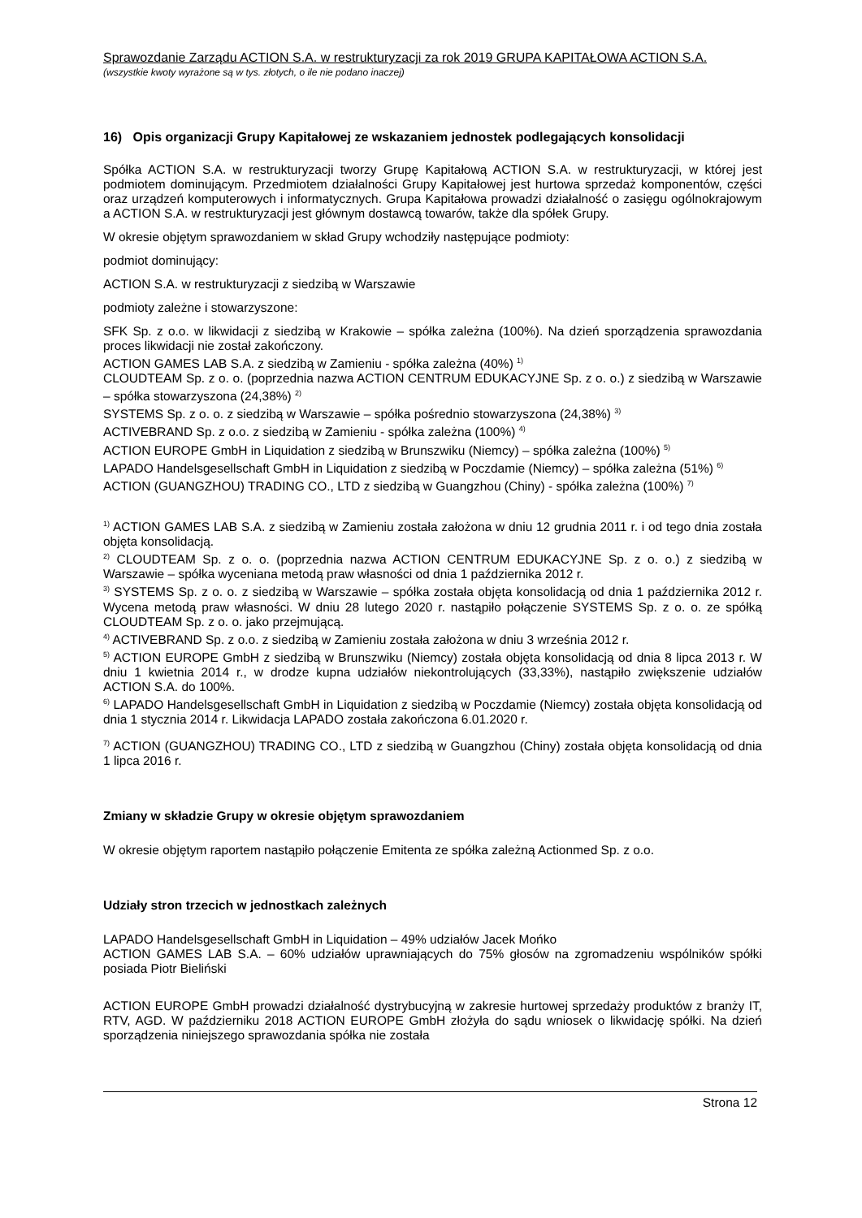Sprawozdanie Zarządu ACTION S.A. w restrukturyzacji za rok 2019 GRUPA KAPITAŁOWA ACTION S.A.
(wszystkie kwoty wyrażone są w tys. złotych, o ile nie podano inaczej)
16) Opis organizacji Grupy Kapitałowej ze wskazaniem jednostek podlegających konsolidacji
Spółka ACTION S.A. w restrukturyzacji tworzy Grupę Kapitałową ACTION S.A. w restrukturyzacji, w której jest podmiotem dominującym. Przedmiotem działalności Grupy Kapitałowej jest hurtowa sprzedaż komponentów, części oraz urządzeń komputerowych i informatycznych. Grupa Kapitałowa prowadzi działalność o zasięgu ogólnokrajowym a ACTION S.A. w restrukturyzacji jest głównym dostawcą towarów, także dla spółek Grupy.
W okresie objętym sprawozdaniem w skład Grupy wchodziły następujące podmioty:
podmiot dominujący:
ACTION S.A. w restrukturyzacji z siedzibą w Warszawie
podmioty zależne i stowarzyszone:
SFK Sp. z o.o. w likwidacji z siedzibą w Krakowie – spółka zależna (100%). Na dzień sporządzenia sprawozdania proces likwidacji nie został zakończony.
ACTION GAMES LAB S.A. z siedzibą w Zamieniu - spółka zależna (40%) <sup>1)</sup>
CLOUDTEAM Sp. z o. o. (poprzednia nazwa ACTION CENTRUM EDUKACYJNE Sp. z o. o.) z siedzibą w Warszawie – spółka stowarzyszona (24,38%) <sup>2)</sup>
SYSTEMS Sp. z o. o. z siedzibą w Warszawie – spółka pośrednio stowarzyszona (24,38%) <sup>3)</sup>
ACTIVEBRAND Sp. z o.o. z siedzibą w Zamieniu - spółka zależna (100%) <sup>4)</sup>
ACTION EUROPE GmbH in Liquidation z siedzibą w Brunszwiku (Niemcy) – spółka zależna (100%) <sup>5)</sup>
LAPADO Handelsgesellschaft GmbH in Liquidation z siedzibą w Poczdamie (Niemcy) – spółka zależna (51%) <sup>6)</sup>
ACTION (GUANGZHOU) TRADING CO., LTD z siedzibą w Guangzhou (Chiny) - spółka zależna (100%) <sup>7)</sup>
<sup>1)</sup> ACTION GAMES LAB S.A. z siedzibą w Zamieniu została założona w dniu 12 grudnia 2011 r. i od tego dnia została objęta konsolidacją.
<sup>2)</sup> CLOUDTEAM Sp. z o. o. (poprzednia nazwa ACTION CENTRUM EDUKACYJNE Sp. z o. o.) z siedzibą w Warszawie – spółka wyceniana metodą praw własności od dnia 1 października 2012 r.
<sup>3)</sup> SYSTEMS Sp. z o. o. z siedzibą w Warszawie – spółka została objęta konsolidacją od dnia 1 października 2012 r. Wycena metodą praw własności. W dniu 28 lutego 2020 r. nastąpiło połączenie SYSTEMS Sp. z o. o. ze spółką CLOUDTEAM Sp. z o. o. jako przejmującą.
<sup>4)</sup> ACTIVEBRAND Sp. z o.o. z siedzibą w Zamieniu została założona w dniu 3 września 2012 r.
<sup>5)</sup> ACTION EUROPE GmbH z siedzibą w Brunszwiku (Niemcy) została objęta konsolidacją od dnia 8 lipca 2013 r. W dniu 1 kwietnia 2014 r., w drodze kupna udziałów niekontrolujących (33,33%), nastąpiło zwiększenie udziałów ACTION S.A. do 100%.
<sup>6)</sup> LAPADO Handelsgesellschaft GmbH in Liquidation z siedzibą w Poczdamie (Niemcy) została objęta konsolidacją od dnia 1 stycznia 2014 r. Likwidacja LAPADO została zakończona 6.01.2020 r.
<sup>7)</sup> ACTION (GUANGZHOU) TRADING CO., LTD z siedzibą w Guangzhou (Chiny) została objęta konsolidacją od dnia 1 lipca 2016 r.
Zmiany w składzie Grupy w okresie objętym sprawozdaniem
W okresie objętym raportem nastąpiło połączenie Emitenta ze spółka zależną Actionmed Sp. z o.o.
Udziały stron trzecich w jednostkach zależnych
LAPADO Handelsgesellschaft GmbH in Liquidation – 49% udziałów Jacek Mońko
ACTION GAMES LAB S.A. – 60% udziałów uprawniających do 75% głosów na zgromadzeniu wspólników spółki posiada Piotr Bieliński
ACTION EUROPE GmbH prowadzi działalność dystrybucyjną w zakresie hurtowej sprzedaży produktów z branży IT, RTV, AGD. W październiku 2018 ACTION EUROPE GmbH złożyła do sądu wniosek o likwidację spółki. Na dzień sporządzenia niniejszego sprawozdania spółka nie została
Strona 12